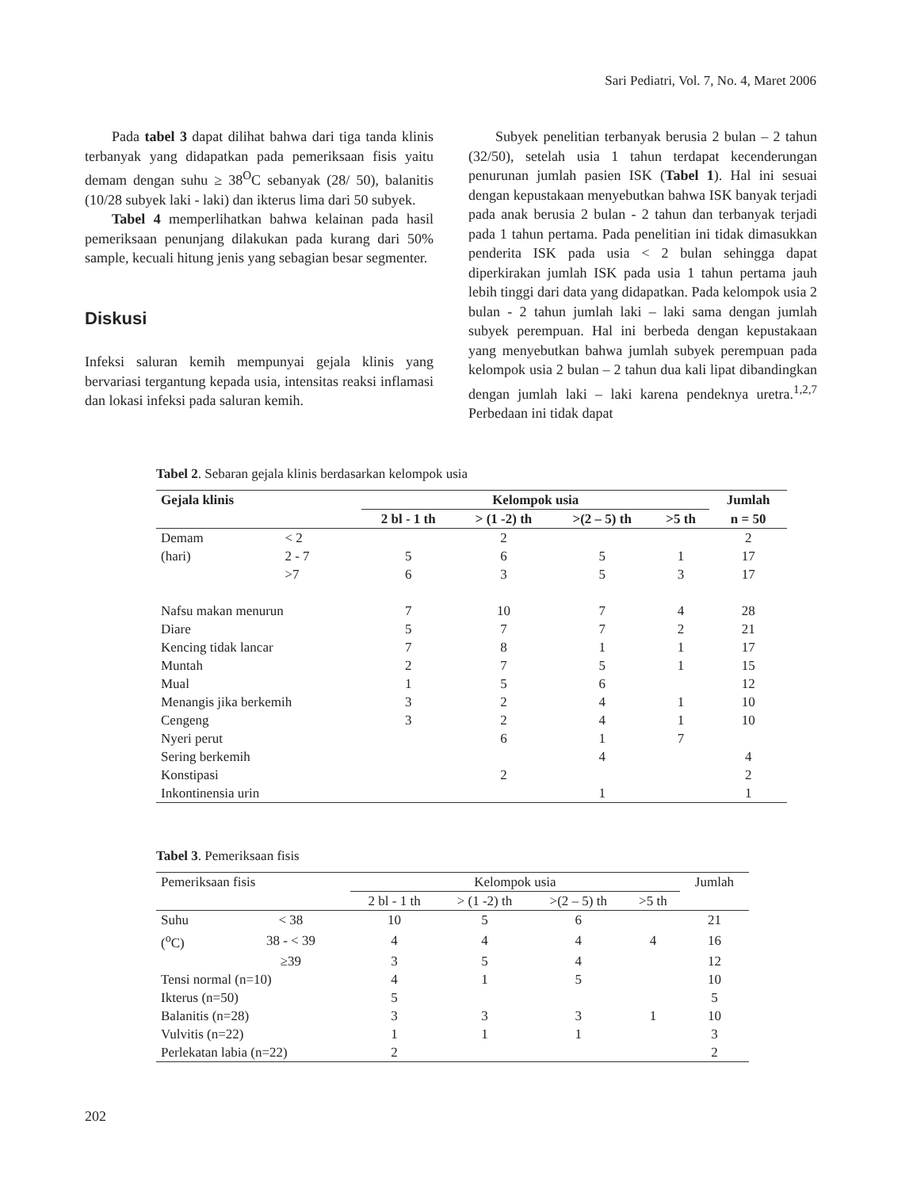Sari Pediatri, Vol. 7, No. 4, Maret 2006
Pada tabel 3 dapat dilihat bahwa dari tiga tanda klinis terbanyak yang didapatkan pada pemeriksaan fisis yaitu demam dengan suhu ≥ 38<sup>O</sup>C sebanyak (28/ 50), balanitis (10/28 subyek laki - laki) dan ikterus lima dari 50 subyek.
Tabel 4 memperlihatkan bahwa kelainan pada hasil pemeriksaan penunjang dilakukan pada kurang dari 50% sample, kecuali hitung jenis yang sebagian besar segmenter.
Diskusi
Infeksi saluran kemih mempunyai gejala klinis yang bervariasi tergantung kepada usia, intensitas reaksi inflamasi dan lokasi infeksi pada saluran kemih.
Subyek penelitian terbanyak berusia 2 bulan – 2 tahun (32/50), setelah usia 1 tahun terdapat kecenderungan penurunan jumlah pasien ISK (Tabel 1). Hal ini sesuai dengan kepustakaan menyebutkan bahwa ISK banyak terjadi pada anak berusia 2 bulan - 2 tahun dan terbanyak terjadi pada 1 tahun pertama. Pada penelitian ini tidak dimasukkan penderita ISK pada usia < 2 bulan sehingga dapat diperkirakan jumlah ISK pada usia 1 tahun pertama jauh lebih tinggi dari data yang didapatkan. Pada kelompok usia 2 bulan - 2 tahun jumlah laki – laki sama dengan jumlah subyek perempuan. Hal ini berbeda dengan kepustakaan yang menyebutkan bahwa jumlah subyek perempuan pada kelompok usia 2 bulan – 2 tahun dua kali lipat dibandingkan dengan jumlah laki – laki karena pendeknya uretra.<sup>1,2,7</sup> Perbedaan ini tidak dapat
Tabel 2 . Sebaran gejala klinis berdasarkan kelompok usia
| Gejala klinis | | Kelompok usia | | | | Jumlah |
| --- | --- | --- | --- | --- | --- | --- |
| | | 2 bl - 1 th | > (1 -2) th | >(2 – 5) th | >5 th | n = 50 |
| Demam | < 2 | | 2 | | | 2 |
| (hari) | 2 - 7 | 5 | 6 | 5 | 1 | 17 |
| | >7 | 6 | 3 | 5 | 3 | 17 |
| Nafsu makan menurun | | 7 | 10 | 7 | 4 | 28 |
| Diare | | 5 | 7 | 7 | 2 | 21 |
| Kencing tidak lancar | | 7 | 8 | 1 | 1 | 17 |
| Muntah | | 2 | 7 | 5 | 1 | 15 |
| Mual | | 1 | 5 | 6 | | 12 |
| Menangis jika berkemih | | 3 | 2 | 4 | 1 | 10 |
| Cengeng | | 3 | 2 | 4 | 1 | 10 |
| Nyeri perut | | | 6 | 1 | 7 | |
| Sering berkemih | | | | 4 | | 4 |
| Konstipasi | | | 2 | | | 2 |
| Inkontinensia urin | | | | 1 | | 1 |
Tabel 3 . Pemeriksaan fisis
| Pemeriksaan fisis | | Kelompok usia | | | | Jumlah |
| --- | --- | --- | --- | --- | --- | --- |
| | | 2 bl - 1 th | > (1 -2) th | >(2 – 5) th | >5 th | |
| Suhu | < 38 | 10 | 5 | 6 | | 21 |
| (<sup>o</sup>C) | 38 - < 39 | 4 | 4 | 4 | 4 | 16 |
| | ≥39 | 3 | 5 | 4 | | 12 |
| Tensi normal (n=10) | | 4 | 1 | 5 | | 10 |
| Ikterus (n=50) | | 5 | | | | 5 |
| Balanitis (n=28) | | 3 | 3 | 3 | 1 | 10 |
| Vulvitis (n=22) | | 1 | 1 | 1 | | 3 |
| Perlekatan labia (n=22) | | 2 | | | | 2 |
202